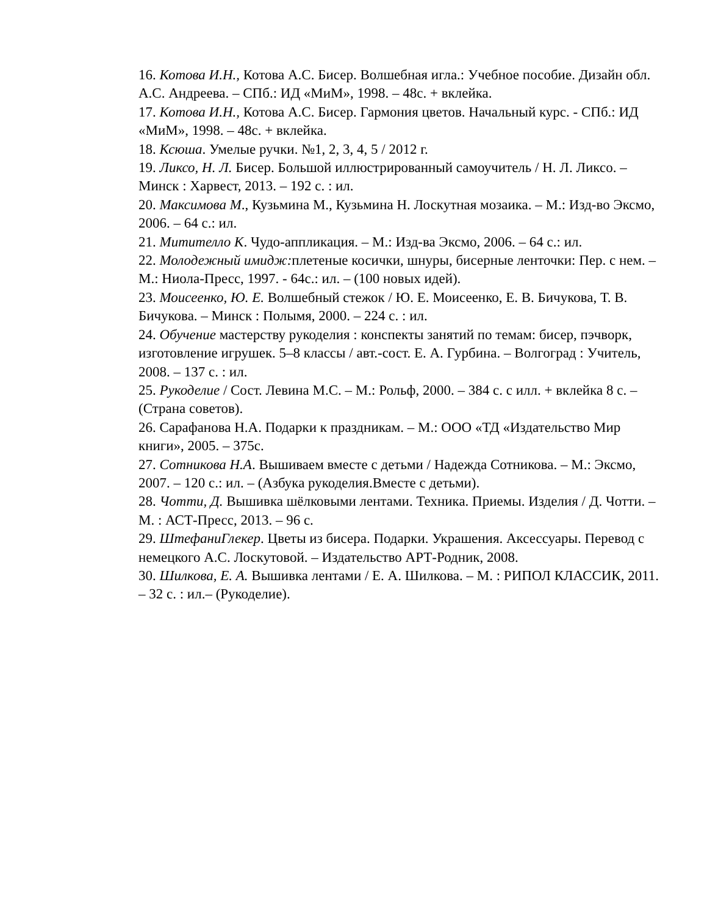16. Котова И.Н., Котова А.С. Бисер. Волшебная игла.: Учебное пособие. Дизайн обл. А.С. Андреева. – СПб.: ИД «МиМ», 1998. – 48с. + вклейка.
17. Котова И.Н., Котова А.С. Бисер. Гармония цветов. Начальный курс. - СПб.: ИД «МиМ», 1998. – 48с. + вклейка.
18. Ксюша. Умелые ручки. №1, 2, 3, 4, 5 / 2012 г.
19. Ликсо, Н. Л. Бисер. Большой иллюстрированный самоучитель / Н. Л. Ликсо. – Минск : Харвест, 2013. – 192 с. : ил.
20. Максимова М., Кузьмина М., Кузьмина Н. Лоскутная мозаика. – М.: Изд-во Эксмо, 2006. – 64 с.: ил.
21. Митителло К. Чудо-аппликация. – М.: Изд-ва Эксмо, 2006. – 64 с.: ил.
22. Молодежный имидж: плетеные косички, шнуры, бисерные ленточки: Пер. с нем. – М.: Ниола-Пресс, 1997. - 64с.: ил. – (100 новых идей).
23. Моисеенко, Ю. Е. Волшебный стежок / Ю. Е. Моисеенко, Е. В. Бичукова, Т. В. Бичукова. – Минск : Полымя, 2000. – 224 с. : ил.
24. Обучение мастерству рукоделия : конспекты занятий по темам: бисер, пэчворк, изготовление игрушек. 5–8 классы / авт.-сост. Е. А. Гурбина. – Волгоград : Учитель, 2008. – 137 с. : ил.
25. Рукоделие / Сост. Левина М.С. – М.: Рольф, 2000. – 384 с. с илл. + вклейка 8 с. – (Страна советов).
26. Сарафанова Н.А. Подарки к праздникам. – М.: ООО «ТД «Издательство Мир книги», 2005. – 375с.
27. Сотникова Н.А. Вышиваем вместе с детьми / Надежда Сотникова. – М.: Эксмо, 2007. – 120 с.: ил. – (Азбука рукоделия.Вместе с детьми).
28. Чотти, Д. Вышивка шёлковыми лентами. Техника. Приемы. Изделия / Д. Чотти. – М. : АСТ-Пресс, 2013. – 96 с.
29. ШтефаниГлекер. Цветы из бисера. Подарки. Украшения. Аксессуары. Перевод с немецкого А.С. Лоскутовой. – Издательство АРТ-Родник, 2008.
30. Шилкова, Е. А. Вышивка лентами / Е. А. Шилкова. – М. : РИПОЛ КЛАССИК, 2011. – 32 с. : ил.– (Рукоделие).